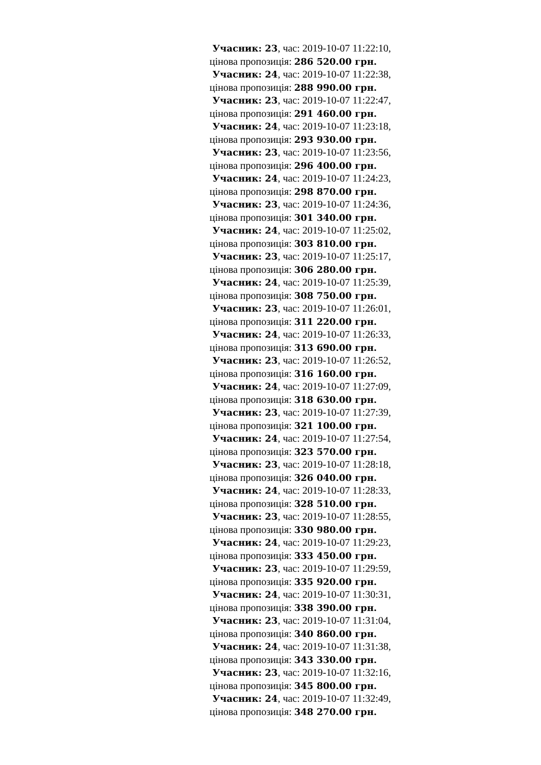Учасник: 23, час: 2019-10-07 11:22:10,
цінова пропозиція: 286 520.00 грн.
Учасник: 24, час: 2019-10-07 11:22:38,
цінова пропозиція: 288 990.00 грн.
Учасник: 23, час: 2019-10-07 11:22:47,
цінова пропозиція: 291 460.00 грн.
Учасник: 24, час: 2019-10-07 11:23:18,
цінова пропозиція: 293 930.00 грн.
Учасник: 23, час: 2019-10-07 11:23:56,
цінова пропозиція: 296 400.00 грн.
Учасник: 24, час: 2019-10-07 11:24:23,
цінова пропозиція: 298 870.00 грн.
Учасник: 23, час: 2019-10-07 11:24:36,
цінова пропозиція: 301 340.00 грн.
Учасник: 24, час: 2019-10-07 11:25:02,
цінова пропозиція: 303 810.00 грн.
Учасник: 23, час: 2019-10-07 11:25:17,
цінова пропозиція: 306 280.00 грн.
Учасник: 24, час: 2019-10-07 11:25:39,
цінова пропозиція: 308 750.00 грн.
Учасник: 23, час: 2019-10-07 11:26:01,
цінова пропозиція: 311 220.00 грн.
Учасник: 24, час: 2019-10-07 11:26:33,
цінова пропозиція: 313 690.00 грн.
Учасник: 23, час: 2019-10-07 11:26:52,
цінова пропозиція: 316 160.00 грн.
Учасник: 24, час: 2019-10-07 11:27:09,
цінова пропозиція: 318 630.00 грн.
Учасник: 23, час: 2019-10-07 11:27:39,
цінова пропозиція: 321 100.00 грн.
Учасник: 24, час: 2019-10-07 11:27:54,
цінова пропозиція: 323 570.00 грн.
Учасник: 23, час: 2019-10-07 11:28:18,
цінова пропозиція: 326 040.00 грн.
Учасник: 24, час: 2019-10-07 11:28:33,
цінова пропозиція: 328 510.00 грн.
Учасник: 23, час: 2019-10-07 11:28:55,
цінова пропозиція: 330 980.00 грн.
Учасник: 24, час: 2019-10-07 11:29:23,
цінова пропозиція: 333 450.00 грн.
Учасник: 23, час: 2019-10-07 11:29:59,
цінова пропозиція: 335 920.00 грн.
Учасник: 24, час: 2019-10-07 11:30:31,
цінова пропозиція: 338 390.00 грн.
Учасник: 23, час: 2019-10-07 11:31:04,
цінова пропозиція: 340 860.00 грн.
Учасник: 24, час: 2019-10-07 11:31:38,
цінова пропозиція: 343 330.00 грн.
Учасник: 23, час: 2019-10-07 11:32:16,
цінова пропозиція: 345 800.00 грн.
Учасник: 24, час: 2019-10-07 11:32:49,
цінова пропозиція: 348 270.00 грн.